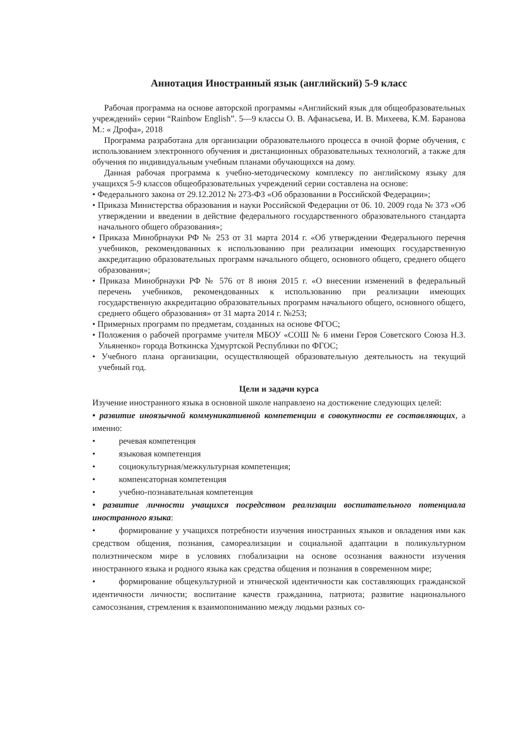Аннотация Иностранный язык (английский) 5-9 класс
Рабочая программа на основе авторской программы «Английский язык для общеобразовательных учреждений» серии “Rainbow English”. 5—9 классы О. В. Афанасьева, И. В. Михеева, К.М. Баранова М.: « Дрофа», 2018
Программа разработана для организации образовательного процесса в очной форме обучения, с использованием электронного обучения и дистанционных образовательных технологий, а также для обучения по индивидуальным учебным планами обучающихся на дому.
Данная рабочая программа к учебно-методическому комплексу по английскому языку для учащихся 5-9 классов общеобразовательных учреждений серии составлена на основе:
• Федерального закона от 29.12.2012 № 273-ФЗ «Об образовании в Российской Федерации»;
• Приказа Министерства образования и науки Российской Федерации от 06. 10. 2009 года № 373 «Об утверждении и введении в действие федерального государственного образовательного стандарта начального общего образования»;
• Приказа Минобрнауки РФ № 253 от 31 марта 2014 г. «Об утверждении Федерального перечня учебников, рекомендованных к использованию при реализации имеющих государственную аккредитацию образовательных программ начального общего, основного общего, среднего общего образования»;
• Приказа Минобрнауки РФ № 576 от 8 июня 2015 г. «О внесении изменений в федеральный перечень учебников, рекомендованных к использованию при реализации имеющих государственную аккредитацию образовательных программ начального общего, основного общего, среднего общего образования» от 31 марта 2014 г. №253;
• Примерных программ по предметам, созданных на основе ФГОС;
• Положения о рабочей программе учителя МБОУ «СОШ № 6 имени Героя Советского Союза Н.З. Ульяненко» города Воткинска Удмуртской Республики по ФГОС;
• Учебного плана организации, осуществляющей образовательную деятельность на текущий учебный год.
Цели и задачи курса
Изучение иностранного языка в основной школе направлено на достижение следующих целей:
• развитие иноязычной коммуникативной компетенции в совокупности ее составляющих, а именно:
• речевая компетенция
• языковая компетенция
• социокультурная/межкультурная компетенция;
• компенсаторная компетенция
• учебно-познавательная компетенция
• развитие личности учащихся посредством реализации воспитательного потенциала иностранного языка:
• формирование у учащихся потребности изучения иностранных языков и овладения ими как средством общения, познания, самореализации и социальной адаптации в поликультурном полиэтническом мире в условиях глобализации на основе осознания важности изучения иностранного языка и родного языка как средства общения и познания в современном мире;
• формирование общекультурной и этнической идентичности как составляющих гражданской идентичности личности; воспитание качеств гражданина, патриота; развитие национального самосознания, стремления к взаимопониманию между людьми разных со-